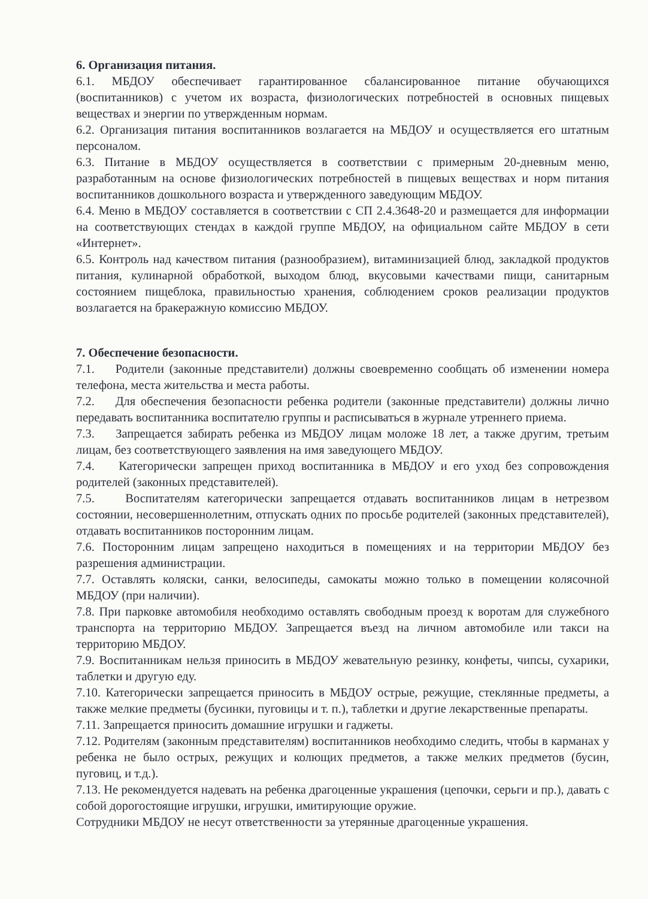6. Организация питания.
6.1. МБДОУ обеспечивает гарантированное сбалансированное питание обучающихся (воспитанников) с учетом их возраста, физиологических потребностей в основных пищевых веществах и энергии по утвержденным нормам.
6.2. Организация питания воспитанников возлагается на МБДОУ и осуществляется его штатным персоналом.
6.3. Питание в МБДОУ осуществляется в соответствии с примерным 20-дневным меню, разработанным на основе физиологических потребностей в пищевых веществах и норм питания воспитанников дошкольного возраста и утвержденного заведующим МБДОУ.
6.4. Меню в МБДОУ составляется в соответствии с СП 2.4.3648-20 и размещается для информации на соответствующих стендах в каждой группе МБДОУ, на официальном сайте МБДОУ в сети «Интернет».
6.5. Контроль над качеством питания (разнообразием), витаминизацией блюд, закладкой продуктов питания, кулинарной обработкой, выходом блюд, вкусовыми качествами пищи, санитарным состоянием пищеблока, правильностью хранения, соблюдением сроков реализации продуктов возлагается на бракеражную комиссию МБДОУ.
7. Обеспечение безопасности.
7.1. Родители (законные представители) должны своевременно сообщать об изменении номера телефона, места жительства и места работы.
7.2. Для обеспечения безопасности ребенка родители (законные представители) должны лично передавать воспитанника воспитателю группы и расписываться в журнале утреннего приема.
7.3. Запрещается забирать ребенка из МБДОУ лицам моложе 18 лет, а также другим, третьим лицам, без соответствующего заявления на имя заведующего МБДОУ.
7.4. Категорически запрещен приход воспитанника в МБДОУ и его уход без сопровождения родителей (законных представителей).
7.5. Воспитателям категорически запрещается отдавать воспитанников лицам в нетрезвом состоянии, несовершеннолетним, отпускать одних по просьбе родителей (законных представителей), отдавать воспитанников посторонним лицам.
7.6. Посторонним лицам запрещено находиться в помещениях и на территории МБДОУ без разрешения администрации.
7.7. Оставлять коляски, санки, велосипеды, самокаты можно только в помещении колясочной МБДОУ (при наличии).
7.8. При парковке автомобиля необходимо оставлять свободным проезд к воротам для служебного транспорта на территорию МБДОУ. Запрещается въезд на личном автомобиле или такси на территорию МБДОУ.
7.9. Воспитанникам нельзя приносить в МБДОУ жевательную резинку, конфеты, чипсы, сухарики, таблетки и другую еду.
7.10. Категорически запрещается приносить в МБДОУ острые, режущие, стеклянные предметы, а также мелкие предметы (бусинки, пуговицы и т. п.), таблетки и другие лекарственные препараты.
7.11. Запрещается приносить домашние игрушки и гаджеты.
7.12. Родителям (законным представителям) воспитанников необходимо следить, чтобы в карманах у ребенка не было острых, режущих и колющих предметов, а также мелких предметов (бусин, пуговиц, и т.д.).
7.13. Не рекомендуется надевать на ребенка драгоценные украшения (цепочки, серьги и пр.), давать с собой дорогостоящие игрушки, игрушки, имитирующие оружие.
Сотрудники МБДОУ не несут ответственности за утерянные драгоценные украшения.